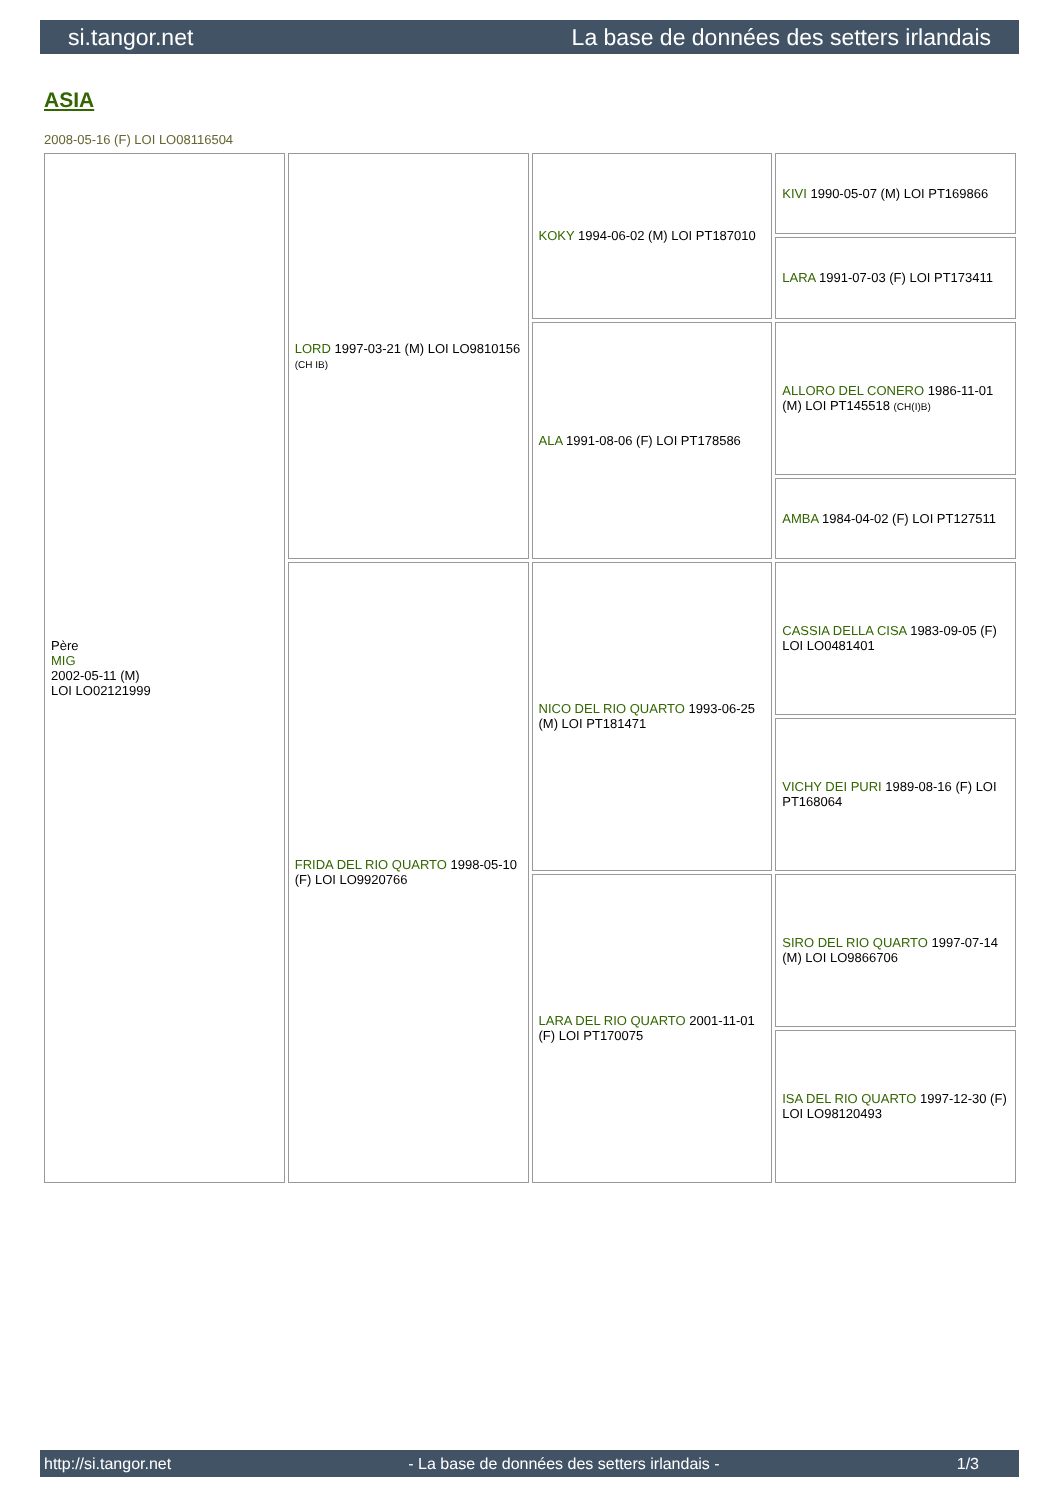si.tangor.net La base de données des setters irlandais
ASIA
2008-05-16 (F) LOI LO08116504
| Père MIG 2002-05-11 (M) LOI LO02121999 | LORD 1997-03-21 (M) LOI LO9810156 (CH IB) | KOKY 1994-06-02 (M) LOI PT187010 | KIVI 1990-05-07 (M) LOI PT169866 |
| | | | LARA 1991-07-03 (F) LOI PT173411 |
| | | ALA 1991-08-06 (F) LOI PT178586 | ALLORO DEL CONERO 1986-11-01 (M) LOI PT145518 (CH(I)B) |
| | | | AMBA 1984-04-02 (F) LOI PT127511 |
| | FRIDA DEL RIO QUARTO 1998-05-10 (F) LOI LO9920766 | NICO DEL RIO QUARTO 1993-06-25 (M) LOI PT181471 | CASSIA DELLA CISA 1983-09-05 (F) LOI LO0481401 |
| | | | VICHY DEI PURI 1989-08-16 (F) LOI PT168064 |
| | | LARA DEL RIO QUARTO 2001-11-01 (F) LOI PT170075 | SIRO DEL RIO QUARTO 1997-07-14 (M) LOI LO9866706 |
| | | | ISA DEL RIO QUARTO 1997-12-30 (F) LOI LO98120493 |
http://si.tangor.net - La base de données des setters irlandais - 1/3